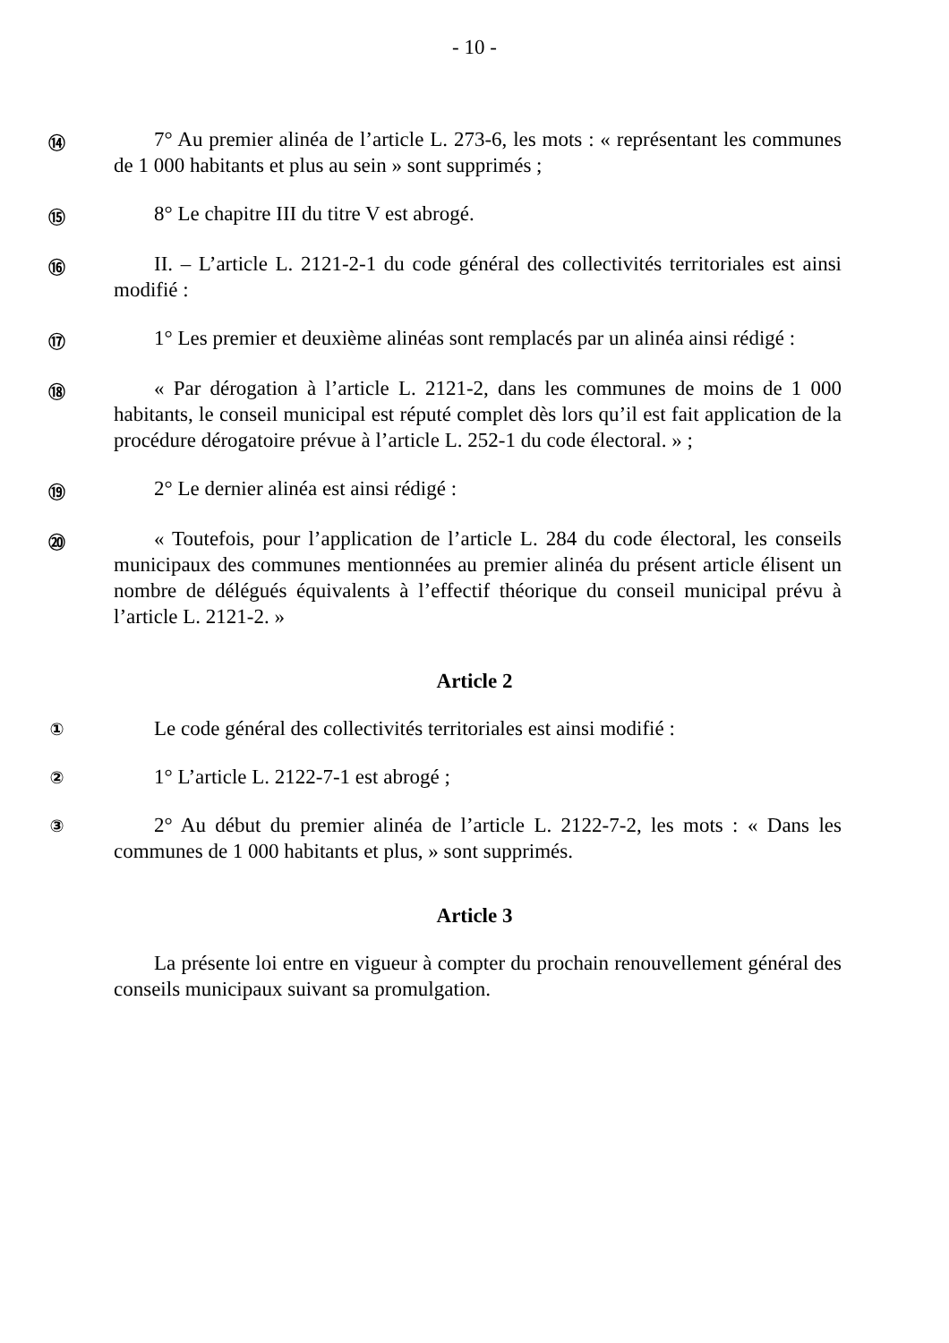- 10 -
⑭
7° Au premier alinéa de l’article L. 273-6, les mots : « représentant les communes de 1 000 habitants et plus au sein » sont supprimés ;
⑮
8° Le chapitre III du titre V est abrogé.
⑯
II. – L’article L. 2121-2-1 du code général des collectivités territoriales est ainsi modifié :
⑰
1° Les premier et deuxième alinéas sont remplacés par un alinéa ainsi rédigé :
⑱
« Par dérogation à l’article L. 2121-2, dans les communes de moins de 1 000 habitants, le conseil municipal est réputé complet dès lors qu’il est fait application de la procédure dérogatoire prévue à l’article L. 252-1 du code électoral. » ;
⑲
2° Le dernier alinéa est ainsi rédigé :
⑳
« Toutefois, pour l’application de l’article L. 284 du code électoral, les conseils municipaux des communes mentionnées au premier alinéa du présent article élisent un nombre de délégués équivalents à l’effectif théorique du conseil municipal prévu à l’article L. 2121-2. »
Article 2
①
Le code général des collectivités territoriales est ainsi modifié :
②
1° L’article L. 2122-7-1 est abrogé ;
③
2° Au début du premier alinéa de l’article L. 2122-7-2, les mots : « Dans les communes de 1 000 habitants et plus, » sont supprimés.
Article 3
La présente loi entre en vigueur à compter du prochain renouvellement général des conseils municipaux suivant sa promulgation.